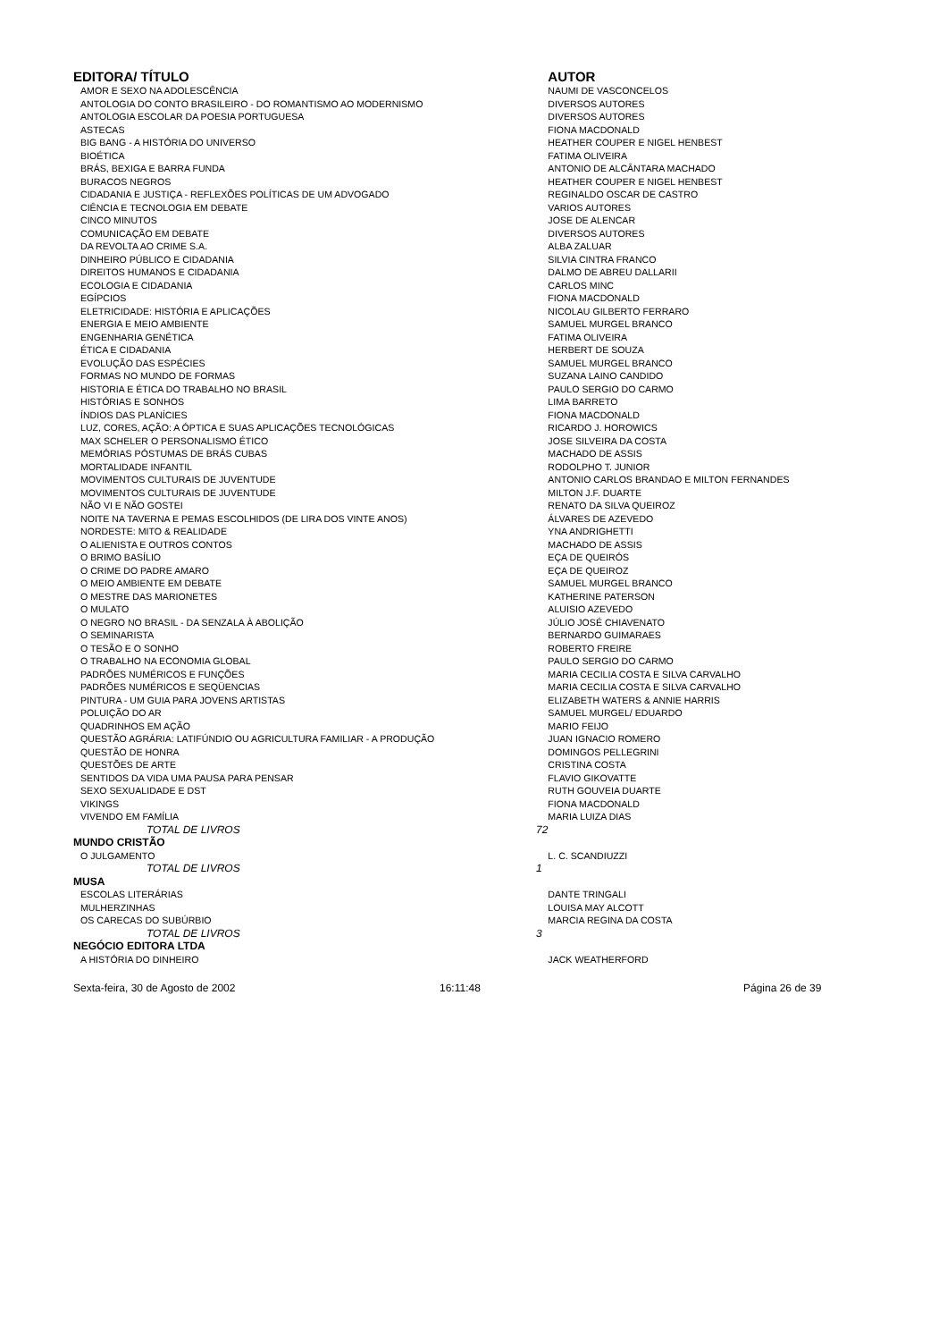| EDITORA/ TÍTULO | | AUTOR |
| --- | --- | --- |
| AMOR E SEXO NA ADOLESCÊNCIA | | NAUMI DE VASCONCELOS |
| ANTOLOGIA DO CONTO BRASILEIRO - DO ROMANTISMO AO MODERNISMO | | DIVERSOS AUTORES |
| ANTOLOGIA ESCOLAR DA POESIA PORTUGUESA | | DIVERSOS AUTORES |
| ASTECAS | | FIONA MACDONALD |
| BIG BANG - A HISTÓRIA DO UNIVERSO | | HEATHER COUPER E NIGEL HENBEST |
| BIOÉTICA | | FATIMA OLIVEIRA |
| BRÁS, BEXIGA E BARRA FUNDA | | ANTONIO DE ALCÂNTARA MACHADO |
| BURACOS NEGROS | | HEATHER COUPER E NIGEL HENBEST |
| CIDADANIA E JUSTIÇA - REFLEXÕES POLÍTICAS DE UM ADVOGADO | | REGINALDO OSCAR DE CASTRO |
| CIÊNCIA E TECNOLOGIA EM DEBATE | | VARIOS AUTORES |
| CINCO MINUTOS | | JOSE DE ALENCAR |
| COMUNICAÇÃO EM DEBATE | | DIVERSOS AUTORES |
| DA REVOLTA AO CRIME S.A. | | ALBA ZALUAR |
| DINHEIRO PÚBLICO E CIDADANIA | | SILVIA CINTRA FRANCO |
| DIREITOS HUMANOS E CIDADANIA | | DALMO DE ABREU DALLARII |
| ECOLOGIA E CIDADANIA | | CARLOS MINC |
| EGÍPCIOS | | FIONA MACDONALD |
| ELETRICIDADE: HISTÓRIA E APLICAÇÕES | | NICOLAU GILBERTO FERRARO |
| ENERGIA E MEIO AMBIENTE | | SAMUEL MURGEL BRANCO |
| ENGENHARIA GENÉTICA | | FATIMA OLIVEIRA |
| ÉTICA E CIDADANIA | | HERBERT DE SOUZA |
| EVOLUÇÃO DAS ESPÉCIES | | SAMUEL MURGEL BRANCO |
| FORMAS NO MUNDO DE FORMAS | | SUZANA LAINO CANDIDO |
| HISTORIA E ÉTICA DO TRABALHO NO BRASIL | | PAULO SERGIO DO CARMO |
| HISTÓRIAS E SONHOS | | LIMA BARRETO |
| ÍNDIOS DAS PLANÍCIES | | FIONA MACDONALD |
| LUZ, CORES, AÇÃO: A ÓPTICA E SUAS APLICAÇÕES TECNOLÓGICAS | | RICARDO J. HOROWICS |
| MAX SCHELER O PERSONALISMO ÉTICO | | JOSE SILVEIRA DA COSTA |
| MEMÓRIAS PÓSTUMAS DE BRÁS CUBAS | | MACHADO DE ASSIS |
| MORTALIDADE INFANTIL | | RODOLPHO T. JUNIOR |
| MOVIMENTOS CULTURAIS DE JUVENTUDE | | ANTONIO CARLOS BRANDAO E MILTON FERNANDES |
| MOVIMENTOS CULTURAIS DE JUVENTUDE | | MILTON J.F. DUARTE |
| NÃO VI E NÃO GOSTEI | | RENATO DA SILVA QUEIROZ |
| NOITE NA TAVERNA E PEMAS ESCOLHIDOS (DE LIRA DOS VINTE ANOS) | | ÁLVARES DE AZEVEDO |
| NORDESTE: MITO & REALIDADE | | YNA ANDRIGHETTI |
| O ALIENISTA E OUTROS CONTOS | | MACHADO DE ASSIS |
| O BRIMO BASÍLIO | | EÇA DE QUEIRÓS |
| O CRIME DO PADRE AMARO | | EÇA DE QUEIROZ |
| O MEIO AMBIENTE EM DEBATE | | SAMUEL MURGEL BRANCO |
| O MESTRE DAS MARIONETES | | KATHERINE PATERSON |
| O MULATO | | ALUISIO AZEVEDO |
| O NEGRO NO BRASIL - DA SENZALA À ABOLIÇÃO | | JÚLIO JOSÉ CHIAVENATO |
| O SEMINARISTA | | BERNARDO GUIMARAES |
| O TESÃO E O SONHO | | ROBERTO FREIRE |
| O TRABALHO NA ECONOMIA GLOBAL | | PAULO SERGIO DO CARMO |
| PADRÕES NUMÉRICOS E FUNÇÕES | | MARIA CECILIA COSTA E SILVA CARVALHO |
| PADRÕES NUMÉRICOS E SEQÜENCIAS | | MARIA CECILIA COSTA E SILVA CARVALHO |
| PINTURA - UM GUIA PARA JOVENS ARTISTAS | | ELIZABETH WATERS & ANNIE HARRIS |
| POLUIÇÃO DO AR | | SAMUEL MURGEL/ EDUARDO |
| QUADRINHOS EM AÇÃO | | MARIO FEIJO |
| QUESTÃO AGRÁRIA: LATIFÚNDIO OU AGRICULTURA FAMILIAR - A PRODUÇÃO | | JUAN IGNACIO ROMERO |
| QUESTÃO DE HONRA | | DOMINGOS PELLEGRINI |
| QUESTÕES DE ARTE | | CRISTINA COSTA |
| SENTIDOS DA VIDA UMA PAUSA PARA PENSAR | | FLAVIO GIKOVATTE |
| SEXO SEXUALIDADE E DST | | RUTH GOUVEIA DUARTE |
| VIKINGS | | FIONA MACDONALD |
| VIVENDO EM FAMÍLIA | | MARIA LUIZA DIAS |
| TOTAL DE LIVROS | 72 | |
| MUNDO CRISTÃO | | |
| O JULGAMENTO | | L. C. SCANDIUZZI |
| TOTAL DE LIVROS | 1 | |
| MUSA | | |
| ESCOLAS LITERÁRIAS | | DANTE TRINGALI |
| MULHERZINHAS | | LOUISA MAY ALCOTT |
| OS CARECAS DO SUBÚRBIO | | MARCIA REGINA DA COSTA |
| TOTAL DE LIVROS | 3 | |
| NEGÓCIO EDITORA LTDA | | |
| A HISTÓRIA DO DINHEIRO | | JACK WEATHERFORD |
Sexta-feira, 30 de Agosto de 2002 16:11:48 Página 26 de 39